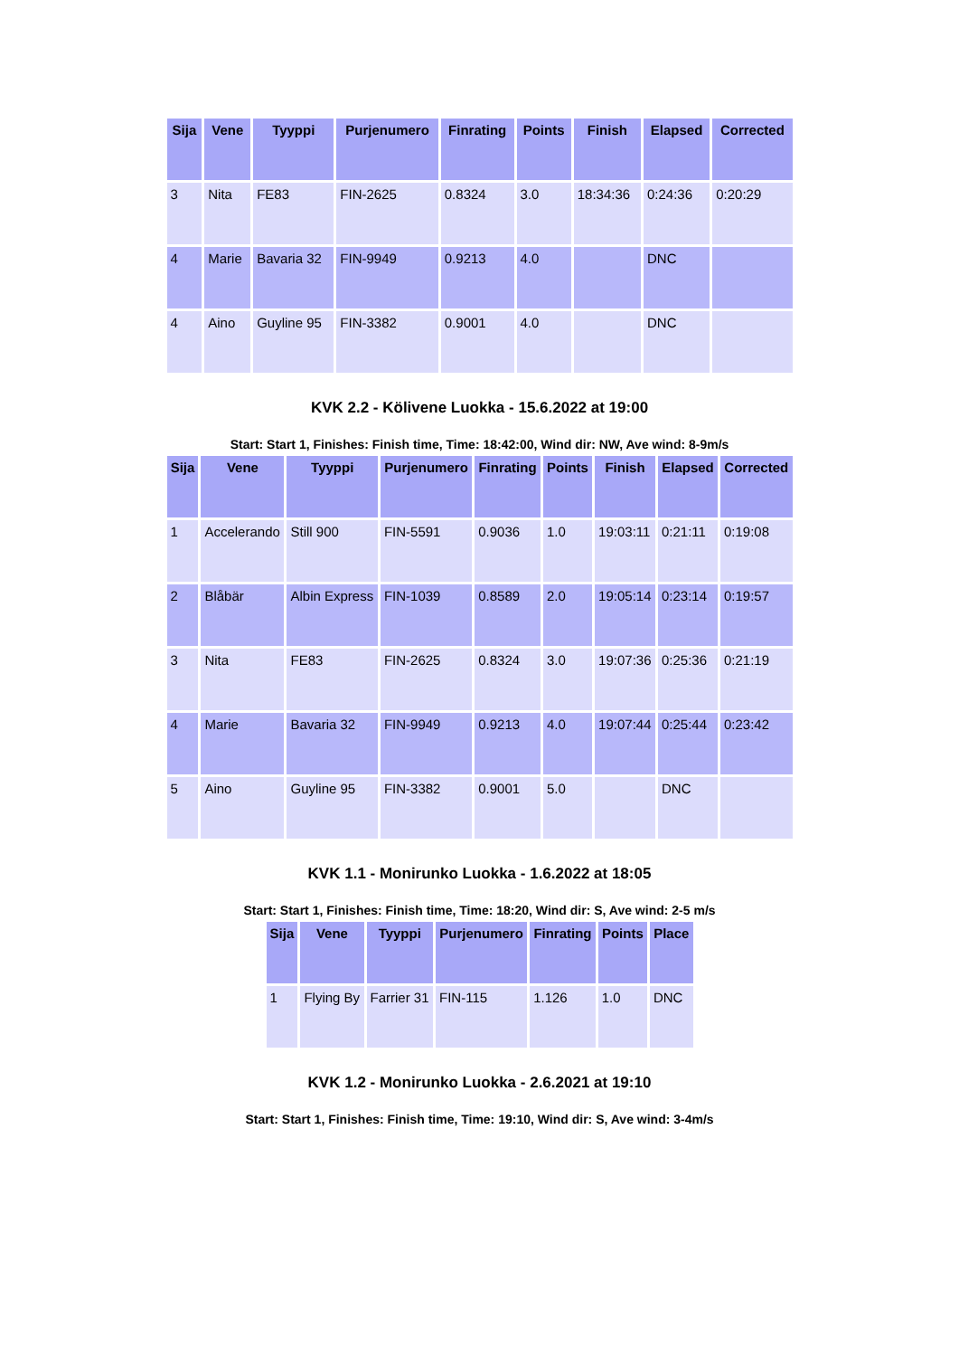| Sija | Vene | Tyyppi | Purjenumero | Finrating | Points | Finish | Elapsed | Corrected |
| --- | --- | --- | --- | --- | --- | --- | --- | --- |
| 3 | Nita | FE83 | FIN-2625 | 0.8324 | 3.0 | 18:34:36 | 0:24:36 | 0:20:29 |
| 4 | Marie | Bavaria 32 | FIN-9949 | 0.9213 | 4.0 | | DNC | |
| 4 | Aino | Guyline 95 | FIN-3382 | 0.9001 | 4.0 | | DNC | |
KVK 2.2 - Kölivene Luokka - 15.6.2022 at 19:00
Start: Start 1, Finishes: Finish time, Time: 18:42:00, Wind dir: NW, Ave wind: 8-9m/s
| Sija | Vene | Tyyppi | Purjenumero | Finrating | Points | Finish | Elapsed | Corrected |
| --- | --- | --- | --- | --- | --- | --- | --- | --- |
| 1 | Accelerando | Still 900 | FIN-5591 | 0.9036 | 1.0 | 19:03:11 | 0:21:11 | 0:19:08 |
| 2 | Blåbär | Albin Express | FIN-1039 | 0.8589 | 2.0 | 19:05:14 | 0:23:14 | 0:19:57 |
| 3 | Nita | FE83 | FIN-2625 | 0.8324 | 3.0 | 19:07:36 | 0:25:36 | 0:21:19 |
| 4 | Marie | Bavaria 32 | FIN-9949 | 0.9213 | 4.0 | 19:07:44 | 0:25:44 | 0:23:42 |
| 5 | Aino | Guyline 95 | FIN-3382 | 0.9001 | 5.0 | | DNC | |
KVK 1.1 - Monirunko Luokka - 1.6.2022 at 18:05
Start: Start 1, Finishes: Finish time, Time: 18:20, Wind dir: S, Ave wind: 2-5 m/s
| Sija | Vene | Tyyppi | Purjenumero | Finrating | Points | Place |
| --- | --- | --- | --- | --- | --- | --- |
| 1 | Flying By | Farrier 31 | FIN-115 | 1.126 | 1.0 | DNC |
KVK 1.2 - Monirunko Luokka - 2.6.2021 at 19:10
Start: Start 1, Finishes: Finish time, Time: 19:10, Wind dir: S, Ave wind: 3-4m/s